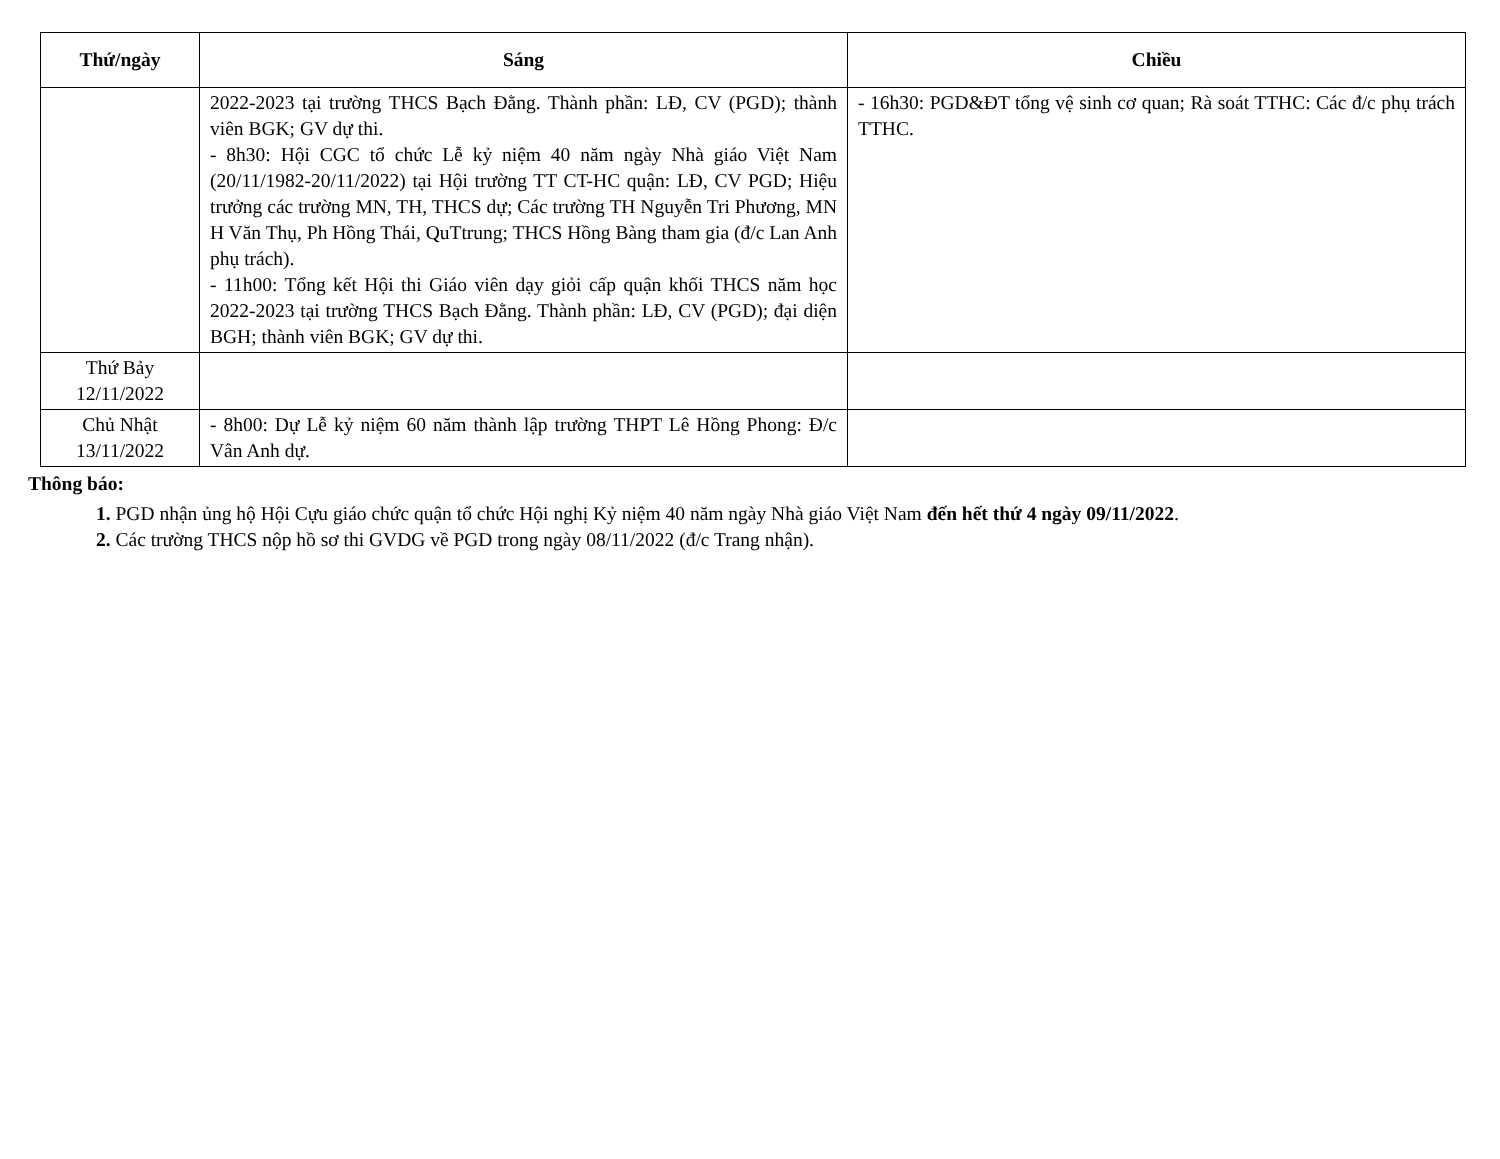| Thứ/ngày | Sáng | Chiều |
| --- | --- | --- |
| | 2022-2023 tại trường THCS Bạch Đằng. Thành phần: LĐ, CV (PGD); thành viên BGK; GV dự thi. - 8h30: Hội CGC tổ chức Lễ kỷ niệm 40 năm ngày Nhà giáo Việt Nam (20/11/1982-20/11/2022) tại Hội trường TT CT-HC quận: LĐ, CV PGD; Hiệu trưởng các trường MN, TH, THCS dự; Các trường TH Nguyễn Tri Phương, MN H Văn Thụ, Ph Hồng Thái, QuTtrung; THCS Hồng Bàng tham gia (đ/c Lan Anh phụ trách). - 11h00: Tổng kết Hội thi Giáo viên dạy giỏi cấp quận khối THCS năm học 2022-2023 tại trường THCS Bạch Đằng. Thành phần: LĐ, CV (PGD); đại diện BGH; thành viên BGK; GV dự thi. | - 16h30: PGD&ĐT tổng vệ sinh cơ quan; Rà soát TTHC: Các đ/c phụ trách TTHC. |
| Thứ Bảy 12/11/2022 | | |
| Chủ Nhật 13/11/2022 | - 8h00: Dự Lễ kỷ niệm 60 năm thành lập trường THPT Lê Hồng Phong: Đ/c Vân Anh dự. | |
Thông báo:
1. PGD nhận ủng hộ Hội Cựu giáo chức quận tổ chức Hội nghị Kỷ niệm 40 năm ngày Nhà giáo Việt Nam đến hết thứ 4 ngày 09/11/2022.
2. Các trường THCS nộp hồ sơ thi GVDG về PGD trong ngày 08/11/2022 (đ/c Trang nhận).